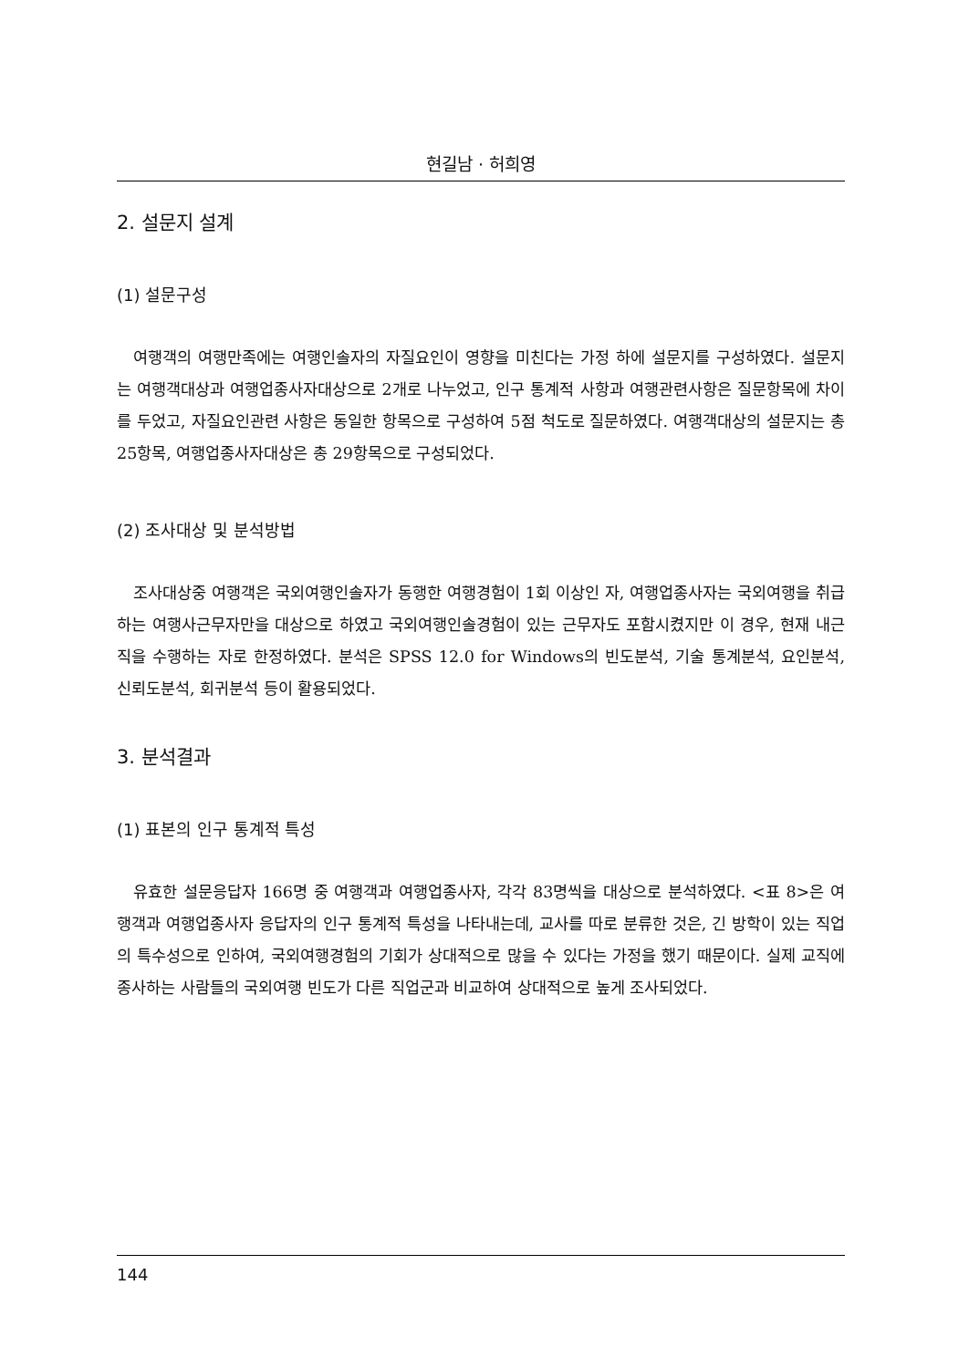현길남 · 허희영
2. 설문지 설계
(1) 설문구성
여행객의 여행만족에는 여행인솔자의 자질요인이 영향을 미친다는 가정 하에 설문지를 구성하였다. 설문지는 여행객대상과 여행업종사자대상으로 2개로 나누었고, 인구 통계적 사항과 여행관련사항은 질문항목에 차이를 두었고, 자질요인관련 사항은 동일한 항목으로 구성하여 5점 척도로 질문하였다. 여행객대상의 설문지는 총 25항목, 여행업종사자대상은 총 29항목으로 구성되었다.
(2) 조사대상 및 분석방법
조사대상중 여행객은 국외여행인솔자가 동행한 여행경험이 1회 이상인 자, 여행업종사자는 국외여행을 취급하는 여행사근무자만을 대상으로 하였고 국외여행인솔경험이 있는 근무자도 포함시켰지만 이 경우, 현재 내근직을 수행하는 자로 한정하였다. 분석은 SPSS 12.0 for Windows의 빈도분석, 기술 통계분석, 요인분석, 신뢰도분석, 회귀분석 등이 활용되었다.
3. 분석결과
(1) 표본의 인구 통계적 특성
유효한 설문응답자 166명 중 여행객과 여행업종사자, 각각 83명씩을 대상으로 분석하였다. <표 8>은 여행객과 여행업종사자 응답자의 인구 통계적 특성을 나타내는데, 교사를 따로 분류한 것은, 긴 방학이 있는 직업의 특수성으로 인하여, 국외여행경험의 기회가 상대적으로 많을 수 있다는 가정을 했기 때문이다. 실제 교직에 종사하는 사람들의 국외여행 빈도가 다른 직업군과 비교하여 상대적으로 높게 조사되었다.
144